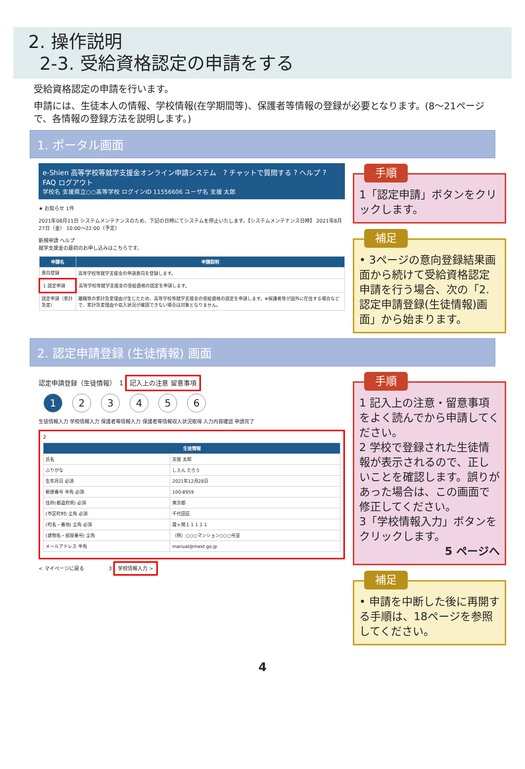2. 操作説明
2-3. 受給資格認定の申請をする
受給資格認定の申請を行います。
申請には、生徒本人の情報、学校情報(在学期間等)、保護者等情報の登録が必要となります。(8～21ページで、各情報の登録方法を説明します。)
1. ポータル画面
e-Shien 高等学校等就学支援金オンライン申請システム　? チャットで質問する ? ヘルプ ? FAQ ログアウト
学校名 支援県立○○高等学校 ログインID 11556606 ユーザ名 支援 太郎
★ お知らせ 1件
2021年08月11日 システムメンテナンスのため、下記の日時にてシステムを停止いたします。【システムメンテナンス日時】 2021年8月27日（金） 10:00～22:00（予定）
新規申請 ヘルプ
就学支援金の最初のお申し込みはこちらです。
| 申請名 | 申請説明 |
| --- | --- |
| 意向登録 | 高等学校等就学支援金の申請意向を登録します。 |
| 1 認定申請 | 高等学校等就学支援金の受給資格の認定を申請します。 |
| 認定申請（家計急変） | 離職等の家計急変理由が生じたため、高等学校等就学支援金の受給資格の認定を申請します。※保護者等が国外に在住する場合などで、家計急変理由や収入状況が確認できない場合は対象となりません。 |
手順
1「認定申請」ボタンをクリックします。
補足
• 3ページの意向登録結果画面から続けて受給資格認定申請を行う場合、次の「2.認定申請登録(生徒情報)画面」から始まります。
2. 認定申請登録 (生徒情報) 画面
認定申請登録（生徒情報）　1 記入上の注意 留意事項
1 23456
生徒情報入力 学校情報入力 保護者等情報入力 保護者等情報収入状況取得 入力内容確認 申請完了
2
| 生徒情報 | |
| --- | --- |
| 氏名 | 支援 太郎 |
| ふりがな | しえん たろう |
| 生年月日 必須 | 2021年12月28日 |
| 郵便番号 半角 必須 | 100-8959 |
| 住所(都道府県) 必須 | 東京都 |
| (市区町村) 全角 必須 | 千代田区 |
| (町名・番地) 全角 必須 | 霞ヶ関１１１１１ |
| (建物名・部屋番号) 全角 | （例）○○○マンション○○○号室 |
| メールアドレス 半角 | manual@mext.go.jp |
< マイページに戻る　　　　　3 学校情報入力 >
手順
1 記入上の注意・留意事項をよく読んでから申請してください。
2 学校で登録された生徒情報が表示されるので、正しいことを確認します。誤りがあった場合は、この画面で修正してください。
3「学校情報入力」ボタンをクリックします。
5 ページへ
補足
• 申請を中断した後に再開する手順は、18ページを参照してください。
4